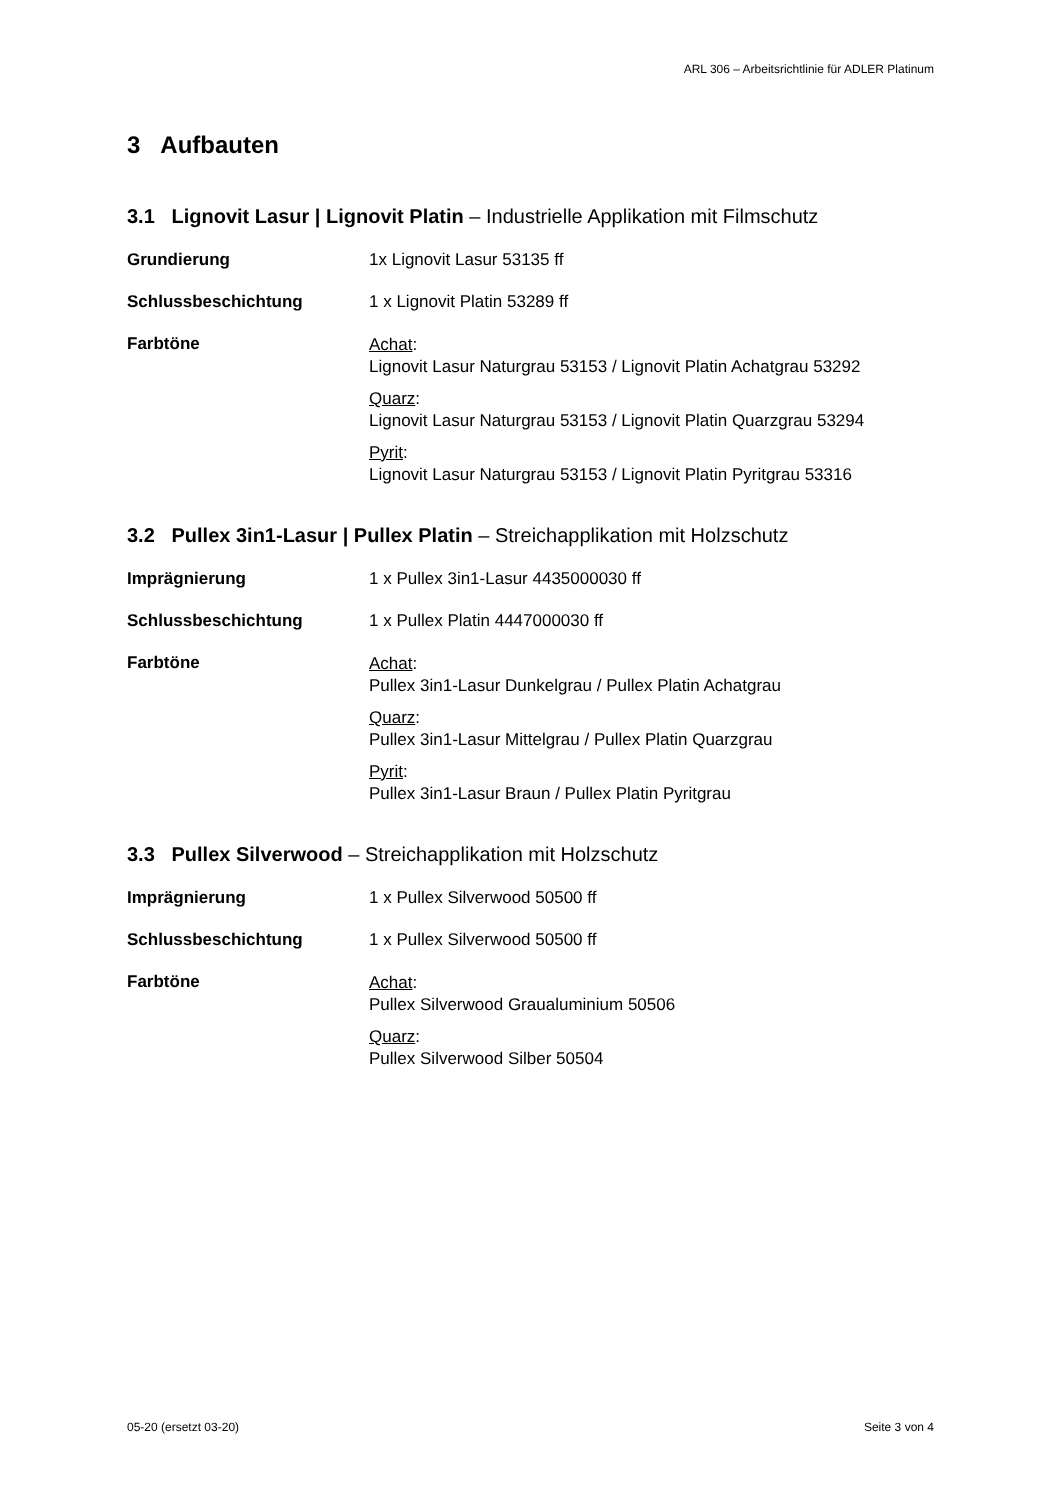ARL 306 – Arbeitsrichtlinie für ADLER Platinum
3 Aufbauten
3.1 Lignovit Lasur | Lignovit Platin – Industrielle Applikation mit Filmschutz
Grundierung 1x Lignovit Lasur 53135 ff
Schlussbeschichtung 1 x Lignovit Platin 53289 ff
Farbtöne
Achat:
Lignovit Lasur Naturgrau 53153 / Lignovit Platin Achatgrau 53292
Quarz:
Lignovit Lasur Naturgrau 53153 / Lignovit Platin Quarzgrau 53294
Pyrit:
Lignovit Lasur Naturgrau 53153 / Lignovit Platin Pyritgrau 53316
3.2 Pullex 3in1-Lasur | Pullex Platin – Streichapplikation mit Holzschutz
Imprägnierung 1 x Pullex 3in1-Lasur 4435000030 ff
Schlussbeschichtung 1 x Pullex Platin 4447000030 ff
Farbtöne
Achat:
Pullex 3in1-Lasur Dunkelgrau / Pullex Platin Achatgrau
Quarz:
Pullex 3in1-Lasur Mittelgrau / Pullex Platin Quarzgrau
Pyrit:
Pullex 3in1-Lasur Braun / Pullex Platin Pyritgrau
3.3 Pullex Silverwood – Streichapplikation mit Holzschutz
Imprägnierung 1 x Pullex Silverwood 50500 ff
Schlussbeschichtung 1 x Pullex Silverwood 50500 ff
Farbtöne
Achat:
Pullex Silverwood Graualuminium 50506
Quarz:
Pullex Silverwood Silber 50504
05-20 (ersetzt 03-20) Seite 3 von 4